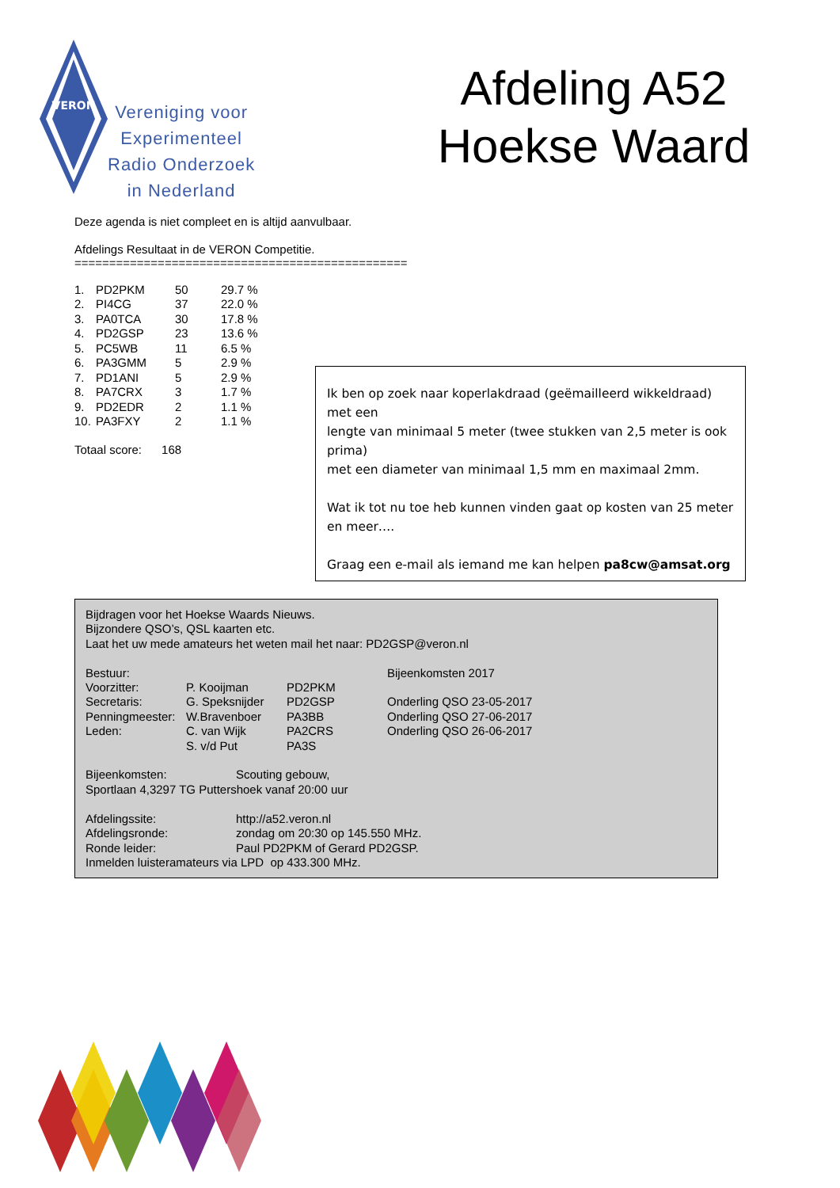VERON
Vereniging voor
Experimenteel
Radio Onderzoek
in Nederland
Afdeling A52
Hoekse Waard
Deze agenda is niet compleet en is altijd aanvulbaar.
Afdelings Resultaat in de VERON Competitie.
================================================
| 1. | PD2PKM | 50 | 29.7 % |
| 2. | PI4CG | 37 | 22.0 % |
| 3. | PA0TCA | 30 | 17.8 % |
| 4. | PD2GSP | 23 | 13.6 % |
| 5. | PC5WB | 11 | 6.5 % |
| 6. | PA3GMM | 5 | 2.9 % |
| 7. | PD1ANI | 5 | 2.9 % |
| 8. | PA7CRX | 3 | 1.7 % |
| 9. | PD2EDR | 2 | 1.1 % |
| 10. | PA3FXY | 2 | 1.1 % |
Totaal score: 168
Ik ben op zoek naar koperlakdraad (geëmailleerd wikkeldraad) met een
lengte van minimaal 5 meter (twee stukken van 2,5 meter is ook prima)
met een diameter van minimaal 1,5 mm en maximaal 2mm.
Wat ik tot nu toe heb kunnen vinden gaat op kosten van 25 meter en meer….
Graag een e-mail als iemand me kan helpen pa8cw@amsat.org
Bijdragen voor het Hoekse Waards Nieuws.
Bijzondere QSO’s, QSL kaarten etc.
Laat het uw mede amateurs het weten mail het naar: PD2GSP@veron.nl
| Bestuur: | | | Bijeenkomsten 2017 |
| Voorzitter: | P. Kooijman | PD2PKM | |
| Secretaris: | G. Speksnijder | PD2GSP | Onderling QSO 23-05-2017 |
| Penningmeester: | W.Bravenboer | PA3BB | Onderling QSO 27-06-2017 |
| Leden: | C. van Wijk | PA2CRS | Onderling QSO 26-06-2017 |
| | S. v/d Put | PA3S | |
| Bijeenkomsten: | Scouting gebouw, |
| Sportlaan 4,3297 TG Puttershoek vanaf 20:00 uur | |
| Afdelingssite: | http://a52.veron.nl |
| Afdelingsronde: | zondag om 20:30 op 145.550 MHz. |
| Ronde leider: | Paul PD2PKM of Gerard PD2GSP. |
| Inmelden luisteramateurs via LPD op 433.300 MHz. | |